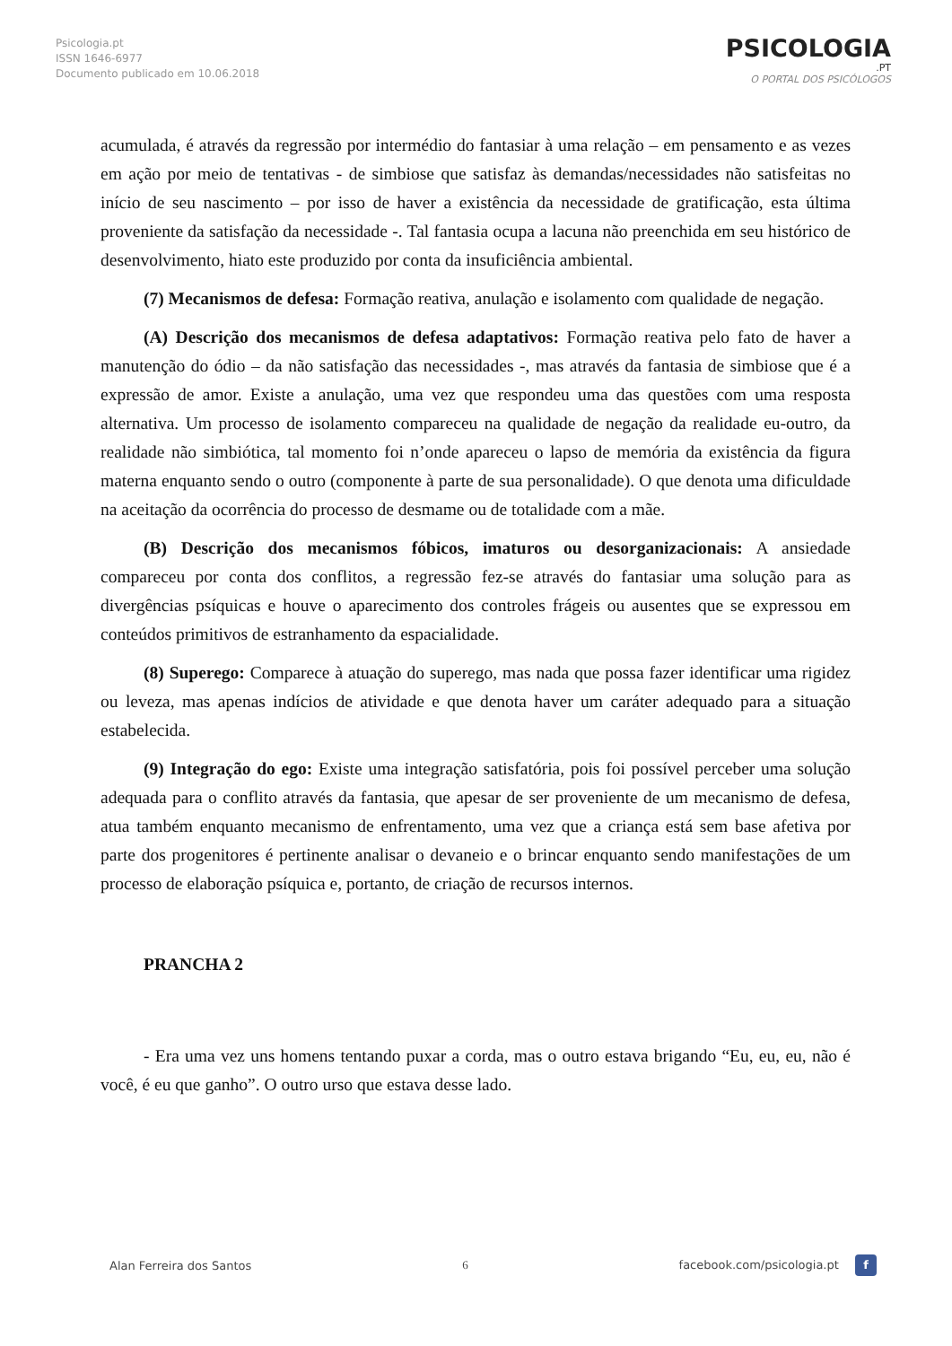Psicologia.pt
ISSN 1646-6977
Documento publicado em 10.06.2018
PSICOLOGIA
.PT
O PORTAL DOS PSICÓLOGOS
acumulada, é através da regressão por intermédio do fantasiar à uma relação – em pensamento e as vezes em ação por meio de tentativas - de simbiose que satisfaz às demandas/necessidades não satisfeitas no início de seu nascimento – por isso de haver a existência da necessidade de gratificação, esta última proveniente da satisfação da necessidade -. Tal fantasia ocupa a lacuna não preenchida em seu histórico de desenvolvimento, hiato este produzido por conta da insuficiência ambiental.
(7) Mecanismos de defesa: Formação reativa, anulação e isolamento com qualidade de negação.
(A) Descrição dos mecanismos de defesa adaptativos: Formação reativa pelo fato de haver a manutenção do ódio – da não satisfação das necessidades -, mas através da fantasia de simbiose que é a expressão de amor. Existe a anulação, uma vez que respondeu uma das questões com uma resposta alternativa. Um processo de isolamento compareceu na qualidade de negação da realidade eu-outro, da realidade não simbiótica, tal momento foi n’onde apareceu o lapso de memória da existência da figura materna enquanto sendo o outro (componente à parte de sua personalidade). O que denota uma dificuldade na aceitação da ocorrência do processo de desmame ou de totalidade com a mãe.
(B) Descrição dos mecanismos fóbicos, imaturos ou desorganizacionais: A ansiedade compareceu por conta dos conflitos, a regressão fez-se através do fantasiar uma solução para as divergências psíquicas e houve o aparecimento dos controles frágeis ou ausentes que se expressou em conteúdos primitivos de estranhamento da espacialidade.
(8) Superego: Comparece à atuação do superego, mas nada que possa fazer identificar uma rigidez ou leveza, mas apenas indícios de atividade e que denota haver um caráter adequado para a situação estabelecida.
(9) Integração do ego: Existe uma integração satisfatória, pois foi possível perceber uma solução adequada para o conflito através da fantasia, que apesar de ser proveniente de um mecanismo de defesa, atua também enquanto mecanismo de enfrentamento, uma vez que a criança está sem base afetiva por parte dos progenitores é pertinente analisar o devaneio e o brincar enquanto sendo manifestações de um processo de elaboração psíquica e, portanto, de criação de recursos internos.
PRANCHA 2
- Era uma vez uns homens tentando puxar a corda, mas o outro estava brigando “Eu, eu, eu, não é você, é eu que ganho”. O outro urso que estava desse lado.
Alan Ferreira dos Santos 6 facebook.com/psicologia.pt f